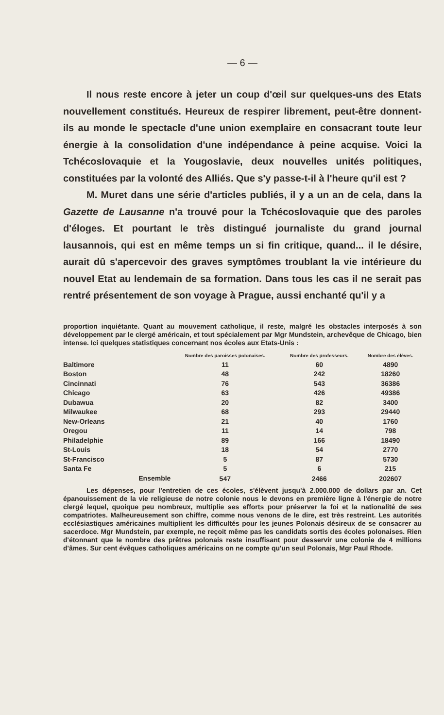— 6 —
Il nous reste encore à jeter un coup d'œil sur quelques-uns des Etats nouvellement constitués. Heureux de respirer librement, peut-être donnent-ils au monde le spectacle d'une union exemplaire en consacrant toute leur énergie à la consolidation d'une indépendance à peine acquise. Voici la Tchécoslovaquie et la Yougoslavie, deux nouvelles unités politiques, constituées par la volonté des Alliés. Que s'y passe-t-il à l'heure qu'il est ?
M. Muret dans une série d'articles publiés, il y a un an de cela, dans la Gazette de Lausanne n'a trouvé pour la Tchécoslovaquie que des paroles d'éloges. Et pourtant le très distingué journaliste du grand journal lausannois, qui est en même temps un si fin critique, quand... il le désire, aurait dû s'apercevoir des graves symptômes troublant la vie intérieure du nouvel Etat au lendemain de sa formation. Dans tous les cas il ne serait pas rentré présentement de son voyage à Prague, aussi enchanté qu'il y a
proportion inquiétante. Quant au mouvement catholique, il reste, malgré les obstacles interposés à son développement par le clergé américain, et tout spécialement par Mgr Mundstein, archevêque de Chicago, bien intense. Ici quelques statistiques concernant nos écoles aux Etats-Unis :
| | Nombre des paroisses polonaises. | Nombre des professeurs. | Nombre des élèves. |
| --- | --- | --- | --- |
| Baltimore | 11 | 60 | 4890 |
| Boston | 48 | 242 | 18260 |
| Cincinnati | 76 | 543 | 36386 |
| Chicago | 63 | 426 | 49386 |
| Dubawua | 20 | 82 | 3400 |
| Milwaukee | 68 | 293 | 29440 |
| New-Orleans | 21 | 40 | 1760 |
| Oregou | 11 | 14 | 798 |
| Philadelphie | 89 | 166 | 18490 |
| St-Louis | 18 | 54 | 2770 |
| St-Francisco | 5 | 87 | 5730 |
| Santa Fe | 5 | 6 | 215 |
| Ensemble | 547 | 2466 | 202607 |
Les dépenses, pour l'entretien de ces écoles, s'élèvent jusqu'à 2.000.000 de dollars par an. Cet épanouissement de la vie religieuse de notre colonie nous le devons en première ligne à l'énergie de notre clergé lequel, quoique peu nombreux, multiplie ses efforts pour préserver la foi et la nationalité de ses compatriotes. Malheureusement son chiffre, comme nous venons de le dire, est très restreint. Les autorités ecclésiastiques américaines multiplient les difficultés pour les jeunes Polonais désireux de se consacrer au sacerdoce. Mgr Mundstein, par exemple, ne reçoit même pas les candidats sortis des écoles polonaises. Rien d'étonnant que le nombre des prêtres polonais reste insuffisant pour desservir une colonie de 4 millions d'âmes. Sur cent évêques catholiques américains on ne compte qu'un seul Polonais, Mgr Paul Rhode.